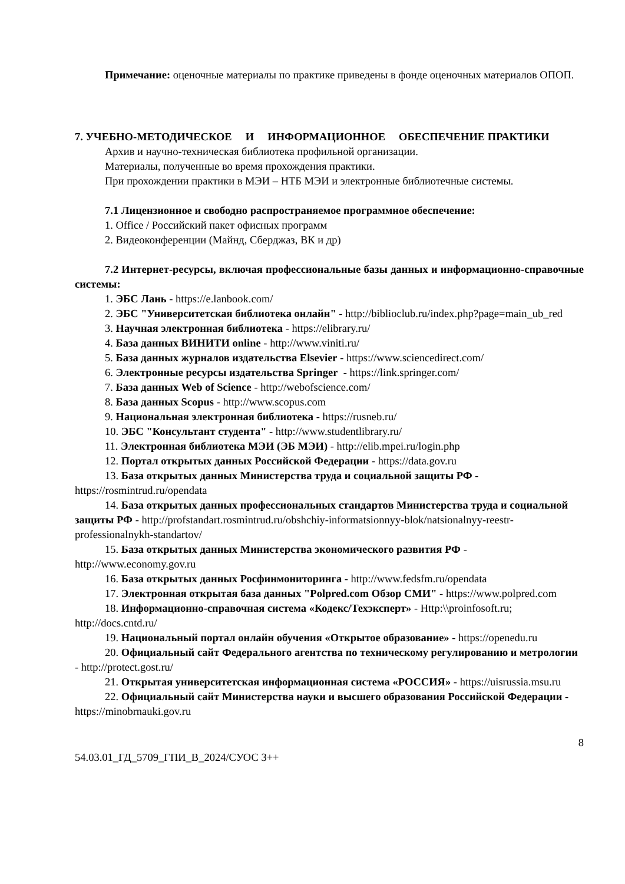Примечание: оценочные материалы по практике приведены в фонде оценочных материалов ОПОП.
7. УЧЕБНО-МЕТОДИЧЕСКОЕ И ИНФОРМАЦИОННОЕ ОБЕСПЕЧЕНИЕ ПРАКТИКИ
Архив и научно-техническая библиотека профильной организации.
Материалы, полученные во время прохождения практики.
При прохождении практики в МЭИ – НТБ МЭИ и электронные библиотечные системы.
7.1 Лицензионное и свободно распространяемое программное обеспечение:
1. Office / Российский пакет офисных программ
2. Видеоконференции (Майнд, Сберджаз, ВК и др)
7.2 Интернет-ресурсы, включая профессиональные базы данных и информационно-справочные системы:
1. ЭБС Лань - https://e.lanbook.com/
2. ЭБС "Университетская библиотека онлайн" - http://biblioclub.ru/index.php?page=main_ub_red
3. Научная электронная библиотека - https://elibrary.ru/
4. База данных ВИНИТИ online - http://www.viniti.ru/
5. База данных журналов издательства Elsevier - https://www.sciencedirect.com/
6. Электронные ресурсы издательства Springer - https://link.springer.com/
7. База данных Web of Science - http://webofscience.com/
8. База данных Scopus - http://www.scopus.com
9. Национальная электронная библиотека - https://rusneb.ru/
10. ЭБС "Консультант студента" - http://www.studentlibrary.ru/
11. Электронная библиотека МЭИ (ЭБ МЭИ) - http://elib.mpei.ru/login.php
12. Портал открытых данных Российской Федерации - https://data.gov.ru
13. База открытых данных Министерства труда и социальной защиты РФ - https://rosmintrud.ru/opendata
14. База открытых данных профессиональных стандартов Министерства труда и социальной защиты РФ - http://profstandart.rosmintrud.ru/obshchiy-informatsionnyy-blok/natsionalnyy-reestr-professionalnykh-standartov/
15. База открытых данных Министерства экономического развития РФ - http://www.economy.gov.ru
16. База открытых данных Росфинмониторинга - http://www.fedsfm.ru/opendata
17. Электронная открытая база данных "Polpred.com Обзор СМИ" - https://www.polpred.com
18. Информационно-справочная система «Кодекс/Техэксперт» - Http:\\proinfosoft.ru; http://docs.cntd.ru/
19. Национальный портал онлайн обучения «Открытое образование» - https://openedu.ru
20. Официальный сайт Федерального агентства по техническому регулированию и метрологии - http://protect.gost.ru/
21. Открытая университетская информационная система «РОССИЯ» - https://uisrussia.msu.ru
22. Официальный сайт Министерства науки и высшего образования Российской Федерации - https://minobrnauki.gov.ru
8
54.03.01_ГД_5709_ГПИ_В_2024/СУОС 3++